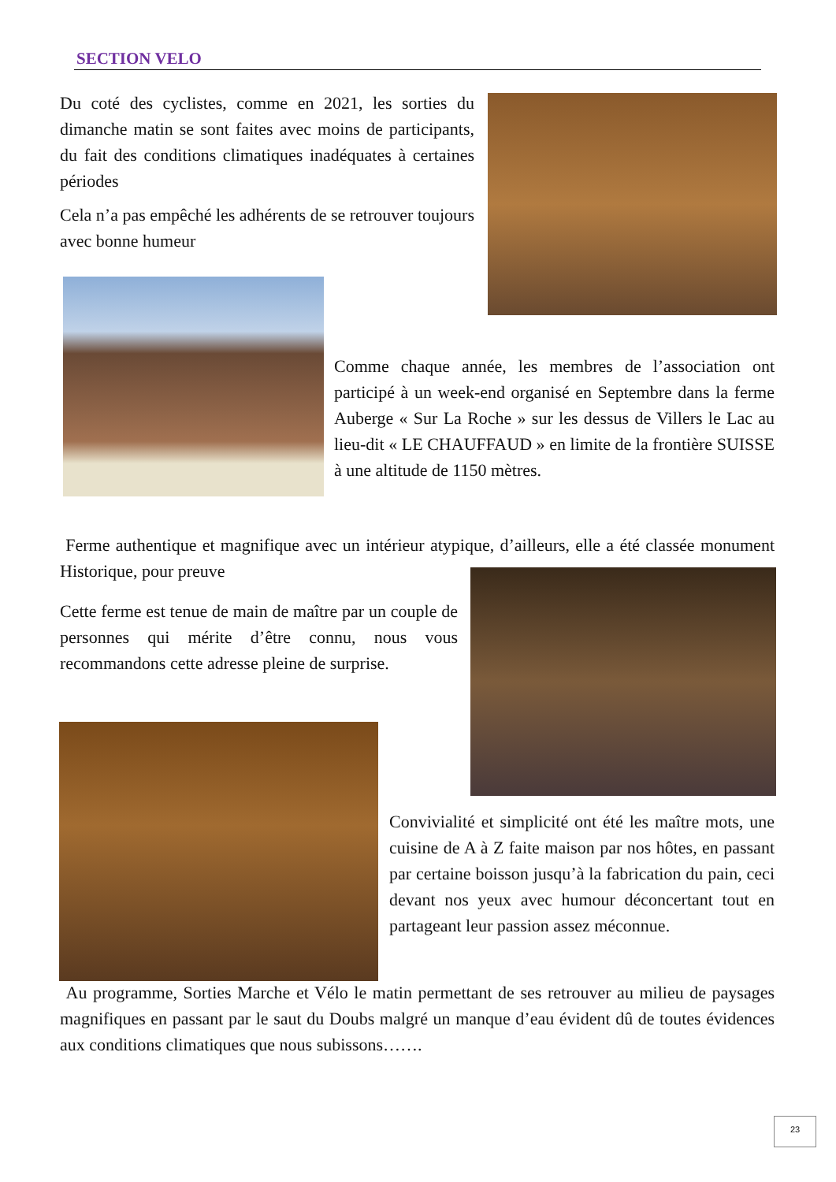SECTION VELO
Du coté des cyclistes, comme en 2021, les sorties du dimanche matin se sont faites avec moins de participants, du fait des conditions climatiques inadéquates à certaines périodes
Cela n’a pas empêché les adhérents de se retrouver toujours avec bonne humeur
Comme chaque année, les membres de l’association ont participé à un week-end organisé en Septembre dans la ferme Auberge « Sur La Roche » sur les dessus de Villers le Lac au lieu-dit « LE CHAUFFAUD » en limite de la frontière SUISSE à une altitude de 1150 mètres.
Ferme authentique et magnifique avec un intérieur atypique, d’ailleurs, elle a été classée monument Historique, pour preuve
Cette ferme est tenue de main de maître par un couple de personnes qui mérite d’être connu, nous vous recommandons cette adresse pleine de surprise.
Convivialité et simplicité ont été les maître mots, une cuisine de A à Z faite maison par nos hôtes, en passant par certaine boisson jusqu’à la fabrication du pain, ceci devant nos yeux avec humour déconcertant tout en partageant leur passion assez méconnue.
Au programme, Sorties Marche et Vélo le matin permettant de ses retrouver au milieu de paysages magnifiques en passant par le saut du Doubs malgré un manque d’eau évident dû de toutes évidences aux conditions climatiques que nous subissons…….
23